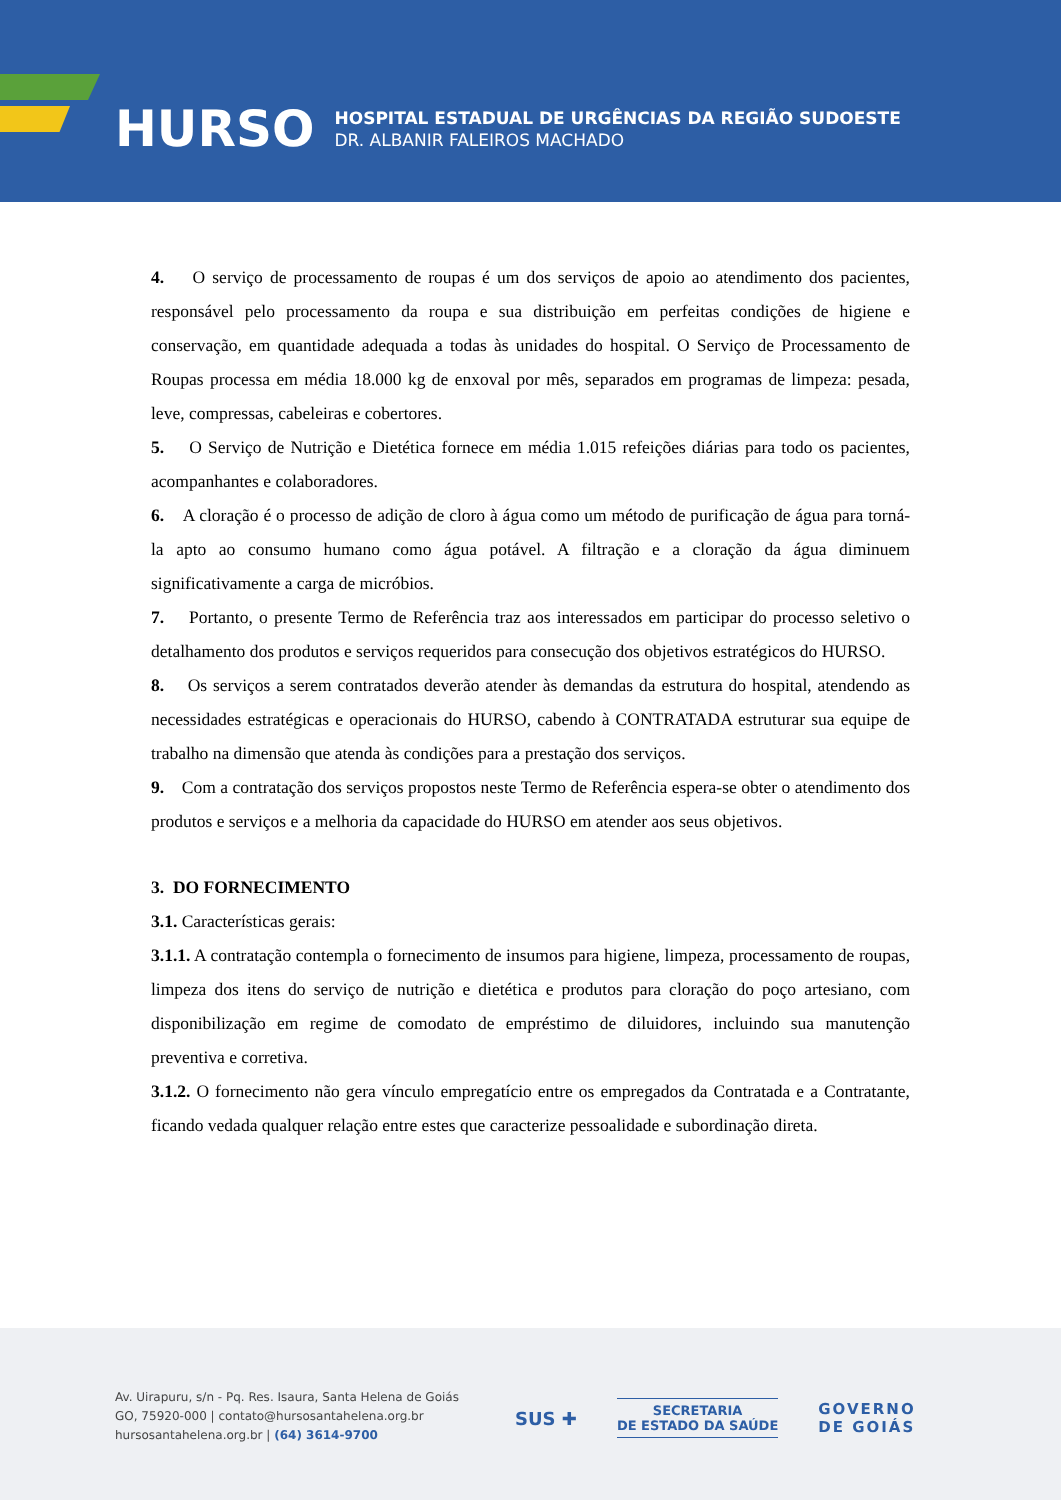HURSO
HOSPITAL ESTADUAL DE URGÊNCIAS DA REGIÃO SUDOESTE
DR. ALBANIR FALEIROS MACHADO
4. O serviço de processamento de roupas é um dos serviços de apoio ao atendimento dos pacientes, responsável pelo processamento da roupa e sua distribuição em perfeitas condições de higiene e conservação, em quantidade adequada a todas às unidades do hospital. O Serviço de Processamento de Roupas processa em média 18.000 kg de enxoval por mês, separados em programas de limpeza: pesada, leve, compressas, cabeleiras e cobertores.
5. O Serviço de Nutrição e Dietética fornece em média 1.015 refeições diárias para todo os pacientes, acompanhantes e colaboradores.
6. A cloração é o processo de adição de cloro à água como um método de purificação de água para torná-la apto ao consumo humano como água potável. A filtração e a cloração da água diminuem significativamente a carga de micróbios.
7. Portanto, o presente Termo de Referência traz aos interessados em participar do processo seletivo o detalhamento dos produtos e serviços requeridos para consecução dos objetivos estratégicos do HURSO.
8. Os serviços a serem contratados deverão atender às demandas da estrutura do hospital, atendendo as necessidades estratégicas e operacionais do HURSO, cabendo à CONTRATADA estruturar sua equipe de trabalho na dimensão que atenda às condições para a prestação dos serviços.
9. Com a contratação dos serviços propostos neste Termo de Referência espera-se obter o atendimento dos produtos e serviços e a melhoria da capacidade do HURSO em atender aos seus objetivos.
3. DO FORNECIMENTO
3.1. Características gerais:
3.1.1. A contratação contempla o fornecimento de insumos para higiene, limpeza, processamento de roupas, limpeza dos itens do serviço de nutrição e dietética e produtos para cloração do poço artesiano, com disponibilização em regime de comodato de empréstimo de diluidores, incluindo sua manutenção preventiva e corretiva.
3.1.2. O fornecimento não gera vínculo empregatício entre os empregados da Contratada e a Contratante, ficando vedada qualquer relação entre estes que caracterize pessoalidade e subordinação direta.
Av. Uirapuru, s/n - Pq. Res. Isaura, Santa Helena de Goiás
GO, 75920-000 | contato@hursosantahelena.org.br
hursosantahelena.org.br | (64) 3614-9700
SUS ✚ SECRETARIA
DE ESTADO DA SAÚDE GOVERNO
DE GOIÁS